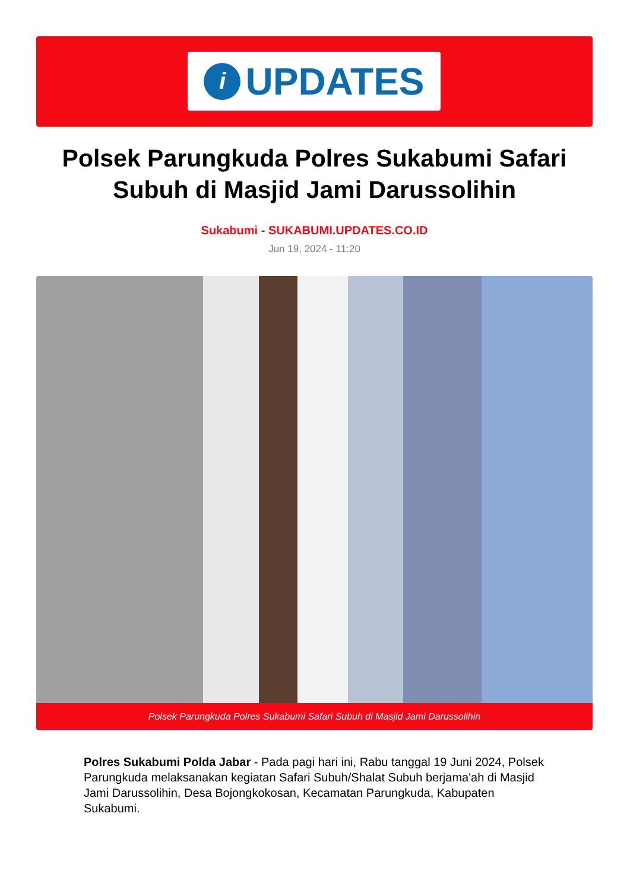i
UPDATES
Polsek Parungkuda Polres Sukabumi Safari Subuh di Masjid Jami Darussolihin
Sukabumi - SUKABUMI.UPDATES.CO.ID
Jun 19, 2024 - 11:20
Polsek Parungkuda Polres Sukabumi Safari Subuh di Masjid Jami Darussolihin
Polres Sukabumi Polda Jabar - Pada pagi hari ini, Rabu tanggal 19 Juni 2024, Polsek Parungkuda melaksanakan kegiatan Safari Subuh/Shalat Subuh berjama'ah di Masjid Jami Darussolihin, Desa Bojongkokosan, Kecamatan Parungkuda, Kabupaten Sukabumi.